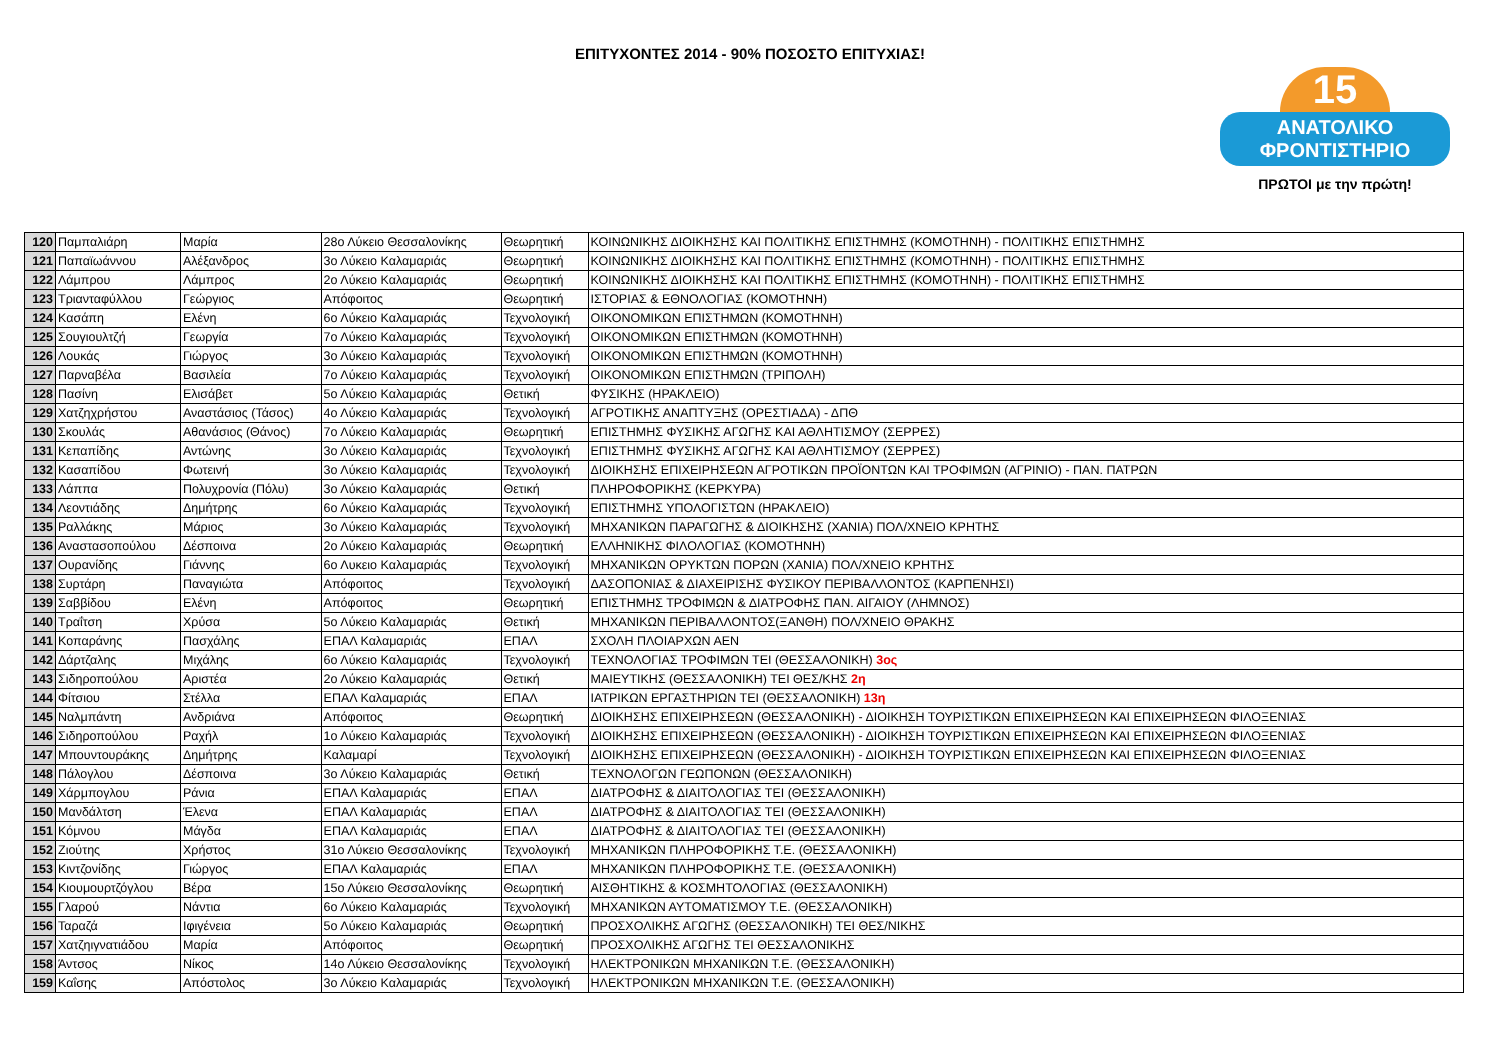ΕΠΙΤΥΧΟΝΤΕΣ 2014 - 90% ΠΟΣΟΣΤΟ ΕΠΙΤΥΧΙΑΣ!
15
ΑΝΑΤΟΛΙΚΟ
ΦΡΟΝΤΙΣΤΗΡΙΟ
ΠΡΩΤΟΙ με την πρώτη!
| 120 | Παμπαλιάρη | Μαρία | 28ο Λύκειο Θεσσαλονίκης | Θεωρητική | ΚΟΙΝΩΝΙΚΗΣ ΔΙΟΙΚΗΣΗΣ ΚΑΙ ΠΟΛΙΤΙΚΗΣ ΕΠΙΣΤΗΜΗΣ (ΚΟΜΟΤΗΝΗ) - ΠΟΛΙΤΙΚΗΣ ΕΠΙΣΤΗΜΗΣ |
| 121 | Παπαϊωάννου | Αλέξανδρος | 3ο Λύκειο Καλαμαριάς | Θεωρητική | ΚΟΙΝΩΝΙΚΗΣ ΔΙΟΙΚΗΣΗΣ ΚΑΙ ΠΟΛΙΤΙΚΗΣ ΕΠΙΣΤΗΜΗΣ (ΚΟΜΟΤΗΝΗ) - ΠΟΛΙΤΙΚΗΣ ΕΠΙΣΤΗΜΗΣ |
| 122 | Λάμπρου | Λάμπρος | 2ο Λύκειο Καλαμαριάς | Θεωρητική | ΚΟΙΝΩΝΙΚΗΣ ΔΙΟΙΚΗΣΗΣ ΚΑΙ ΠΟΛΙΤΙΚΗΣ ΕΠΙΣΤΗΜΗΣ (ΚΟΜΟΤΗΝΗ) - ΠΟΛΙΤΙΚΗΣ ΕΠΙΣΤΗΜΗΣ |
| 123 | Τριανταφύλλου | Γεώργιος | Απόφοιτος | Θεωρητική | ΙΣΤΟΡΙΑΣ & ΕΘΝΟΛΟΓΙΑΣ (ΚΟΜΟΤΗΝΗ) |
| 124 | Κασάπη | Ελένη | 6ο Λύκειο Καλαμαριάς | Τεχνολογική | ΟΙΚΟΝΟΜΙΚΩΝ ΕΠΙΣΤΗΜΩΝ (ΚΟΜΟΤΗΝΗ) |
| 125 | Σουγιουλτζή | Γεωργία | 7ο Λύκειο Καλαμαριάς | Τεχνολογική | ΟΙΚΟΝΟΜΙΚΩΝ ΕΠΙΣΤΗΜΩΝ (ΚΟΜΟΤΗΝΗ) |
| 126 | Λουκάς | Γιώργος | 3ο Λύκειο Καλαμαριάς | Τεχνολογική | ΟΙΚΟΝΟΜΙΚΩΝ ΕΠΙΣΤΗΜΩΝ (ΚΟΜΟΤΗΝΗ) |
| 127 | Παρναβέλα | Βασιλεία | 7ο Λύκειο Καλαμαριάς | Τεχνολογική | ΟΙΚΟΝΟΜΙΚΩΝ ΕΠΙΣΤΗΜΩΝ (ΤΡΙΠΟΛΗ) |
| 128 | Πασίνη | Ελισάβετ | 5ο Λύκειο Καλαμαριάς | Θετική | ΦΥΣΙΚΗΣ (ΗΡΑΚΛΕΙΟ) |
| 129 | Χατζηχρήστου | Αναστάσιος (Τάσος) | 4ο Λύκειο Καλαμαριάς | Τεχνολογική | ΑΓΡΟΤΙΚΗΣ ΑΝΑΠΤΥΞΗΣ (ΟΡΕΣΤΙΑΔΑ) - ΔΠΘ |
| 130 | Σκουλάς | Αθανάσιος (Θάνος) | 7ο Λύκειο Καλαμαριάς | Θεωρητική | ΕΠΙΣΤΗΜΗΣ ΦΥΣΙΚΗΣ ΑΓΩΓΗΣ ΚΑΙ ΑΘΛΗΤΙΣΜΟΥ (ΣΕΡΡΕΣ) |
| 131 | Κεπαπίδης | Αντώνης | 3ο Λύκειο Καλαμαριάς | Τεχνολογική | ΕΠΙΣΤΗΜΗΣ ΦΥΣΙΚΗΣ ΑΓΩΓΗΣ ΚΑΙ ΑΘΛΗΤΙΣΜΟΥ (ΣΕΡΡΕΣ) |
| 132 | Κασαπίδου | Φωτεινή | 3ο Λύκειο Καλαμαριάς | Τεχνολογική | ΔΙΟΙΚΗΣΗΣ ΕΠΙΧΕΙΡΗΣΕΩΝ ΑΓΡΟΤΙΚΩΝ ΠΡΟΪΟΝΤΩΝ ΚΑΙ ΤΡΟΦΙΜΩΝ (ΑΓΡΙΝΙΟ) - ΠΑΝ. ΠΑΤΡΩΝ |
| 133 | Λάππα | Πολυχρονία (Πόλυ) | 3ο Λύκειο Καλαμαριάς | Θετική | ΠΛΗΡΟΦΟΡΙΚΗΣ (ΚΕΡΚΥΡΑ) |
| 134 | Λεοντιάδης | Δημήτρης | 6ο Λύκειο Καλαμαριάς | Τεχνολογική | ΕΠΙΣΤΗΜΗΣ ΥΠΟΛΟΓΙΣΤΩΝ (ΗΡΑΚΛΕΙΟ) |
| 135 | Ραλλάκης | Μάριος | 3ο Λύκειο Καλαμαριάς | Τεχνολογική | ΜΗΧΑΝΙΚΩΝ ΠΑΡΑΓΩΓΗΣ & ΔΙΟΙΚΗΣΗΣ (ΧΑΝΙΑ) ΠΟΛ/ΧΝΕΙΟ ΚΡΗΤΗΣ |
| 136 | Αναστασοπούλου | Δέσποινα | 2ο Λύκειο Καλαμαριάς | Θεωρητική | ΕΛΛΗΝΙΚΗΣ ΦΙΛΟΛΟΓΙΑΣ (ΚΟΜΟΤΗΝΗ) |
| 137 | Ουρανίδης | Γιάννης | 6ο Λυκειο Καλαμαριάς | Τεχνολογική | ΜΗΧΑΝΙΚΩΝ ΟΡΥΚΤΩΝ ΠΟΡΩΝ (ΧΑΝΙΑ) ΠΟΛ/ΧΝΕΙΟ ΚΡΗΤΗΣ |
| 138 | Συρτάρη | Παναγιώτα | Απόφοιτος | Τεχνολογική | ΔΑΣΟΠΟΝΙΑΣ & ΔΙΑΧΕΙΡΙΣΗΣ ΦΥΣΙΚΟΥ ΠΕΡΙΒΑΛΛΟΝΤΟΣ (ΚΑΡΠΕΝΗΣΙ) |
| 139 | Σαββίδου | Ελένη | Απόφοιτος | Θεωρητική | ΕΠΙΣΤΗΜΗΣ ΤΡΟΦΙΜΩΝ & ΔΙΑΤΡΟΦΗΣ ΠΑΝ. ΑΙΓΑΙΟΥ (ΛΗΜΝΟΣ) |
| 140 | Τραΐτση | Χρύσα | 5ο Λύκειο Καλαμαριάς | Θετική | ΜΗΧΑΝΙΚΩΝ ΠΕΡΙΒΑΛΛΟΝΤΟΣ(ΞΑΝΘΗ) ΠΟΛ/ΧΝΕΙΟ ΘΡΑΚΗΣ |
| 141 | Κοπαράνης | Πασχάλης | ΕΠΑΛ Καλαμαριάς | ΕΠΑΛ | ΣΧΟΛΗ ΠΛΟΙΑΡΧΩΝ ΑΕΝ |
| 142 | Δάρτζαλης | Μιχάλης | 6ο Λύκειο Καλαμαριάς | Τεχνολογική | ΤΕΧΝΟΛΟΓΙΑΣ ΤΡΟΦΙΜΩΝ ΤΕΙ (ΘΕΣΣΑΛΟΝΙΚΗ) 3ος |
| 143 | Σιδηροπούλου | Αριστέα | 2ο Λύκειο Καλαμαριάς | Θετική | ΜΑΙΕΥΤΙΚΗΣ (ΘΕΣΣΑΛΟΝΙΚΗ) ΤΕΙ ΘΕΣ/ΚΗΣ 2η |
| 144 | Φίτσιου | Στέλλα | ΕΠΑΛ Καλαμαριάς | ΕΠΑΛ | ΙΑΤΡΙΚΩΝ ΕΡΓΑΣΤΗΡΙΩΝ ΤΕΙ (ΘΕΣΣΑΛΟΝΙΚΗ) 13η |
| 145 | Ναλμπάντη | Ανδριάνα | Απόφοιτος | Θεωρητική | ΔΙΟΙΚΗΣΗΣ ΕΠΙΧΕΙΡΗΣΕΩΝ (ΘΕΣΣΑΛΟΝΙΚΗ) - ΔΙΟΙΚΗΣΗ ΤΟΥΡΙΣΤΙΚΩΝ ΕΠΙΧΕΙΡΗΣΕΩΝ ΚΑΙ ΕΠΙΧΕΙΡΗΣΕΩΝ ΦΙΛΟΞΕΝΙΑΣ |
| 146 | Σιδηροπούλου | Ραχήλ | 1ο Λύκειο Καλαμαριάς | Τεχνολογική | ΔΙΟΙΚΗΣΗΣ ΕΠΙΧΕΙΡΗΣΕΩΝ (ΘΕΣΣΑΛΟΝΙΚΗ) - ΔΙΟΙΚΗΣΗ ΤΟΥΡΙΣΤΙΚΩΝ ΕΠΙΧΕΙΡΗΣΕΩΝ ΚΑΙ ΕΠΙΧΕΙΡΗΣΕΩΝ ΦΙΛΟΞΕΝΙΑΣ |
| 147 | Μπουντουράκης | Δημήτρης | Καλαμαρί | Τεχνολογική | ΔΙΟΙΚΗΣΗΣ ΕΠΙΧΕΙΡΗΣΕΩΝ (ΘΕΣΣΑΛΟΝΙΚΗ) - ΔΙΟΙΚΗΣΗ ΤΟΥΡΙΣΤΙΚΩΝ ΕΠΙΧΕΙΡΗΣΕΩΝ ΚΑΙ ΕΠΙΧΕΙΡΗΣΕΩΝ ΦΙΛΟΞΕΝΙΑΣ |
| 148 | Πάλογλου | Δέσποινα | 3ο Λύκειο Καλαμαριάς | Θετική | ΤΕΧΝΟΛΟΓΩΝ ΓΕΩΠΟΝΩΝ (ΘΕΣΣΑΛΟΝΙΚΗ) |
| 149 | Χάρμπογλου | Ράνια | ΕΠΑΛ Καλαμαριάς | ΕΠΑΛ | ΔΙΑΤΡΟΦΗΣ & ΔΙΑΙΤΟΛΟΓΙΑΣ ΤΕΙ (ΘΕΣΣΑΛΟΝΙΚΗ) |
| 150 | Μανδάλτση | Έλενα | ΕΠΑΛ Καλαμαριάς | ΕΠΑΛ | ΔΙΑΤΡΟΦΗΣ & ΔΙΑΙΤΟΛΟΓΙΑΣ ΤΕΙ (ΘΕΣΣΑΛΟΝΙΚΗ) |
| 151 | Κόμνου | Μάγδα | ΕΠΑΛ Καλαμαριάς | ΕΠΑΛ | ΔΙΑΤΡΟΦΗΣ & ΔΙΑΙΤΟΛΟΓΙΑΣ ΤΕΙ (ΘΕΣΣΑΛΟΝΙΚΗ) |
| 152 | Ζιούτης | Χρήστος | 31ο Λύκειο Θεσσαλονίκης | Τεχνολογική | ΜΗΧΑΝΙΚΩΝ ΠΛΗΡΟΦΟΡΙΚΗΣ Τ.Ε. (ΘΕΣΣΑΛΟΝΙΚΗ) |
| 153 | Κιντζονίδης | Γιώργος | ΕΠΑΛ Καλαμαριάς | ΕΠΑΛ | ΜΗΧΑΝΙΚΩΝ ΠΛΗΡΟΦΟΡΙΚΗΣ Τ.Ε. (ΘΕΣΣΑΛΟΝΙΚΗ) |
| 154 | Κιουμουρτζόγλου | Βέρα | 15ο Λύκειο Θεσσαλονίκης | Θεωρητική | ΑΙΣΘΗΤΙΚΗΣ & ΚΟΣΜΗΤΟΛΟΓΙΑΣ (ΘΕΣΣΑΛΟΝΙΚΗ) |
| 155 | Γλαρού | Νάντια | 6ο Λύκειο Καλαμαριάς | Τεχνολογική | ΜΗΧΑΝΙΚΩΝ ΑΥΤΟΜΑΤΙΣΜΟΥ Τ.Ε. (ΘΕΣΣΑΛΟΝΙΚΗ) |
| 156 | Ταραζά | Ιφιγένεια | 5ο Λύκειο Καλαμαριάς | Θεωρητική | ΠΡΟΣΧΟΛΙΚΗΣ ΑΓΩΓΗΣ (ΘΕΣΣΑΛΟΝΙΚΗ) ΤΕΙ ΘΕΣ/ΝΙΚΗΣ |
| 157 | Χατζηιγνατιάδου | Μαρία | Απόφοιτος | Θεωρητική | ΠΡΟΣΧΟΛΙΚΗΣ ΑΓΩΓΗΣ ΤΕΙ ΘΕΣΣΑΛΟΝΙΚΗΣ |
| 158 | Άντσος | Νίκος | 14ο Λύκειο Θεσσαλονίκης | Τεχνολογική | ΗΛΕΚΤΡΟΝΙΚΩΝ ΜΗΧΑΝΙΚΩΝ Τ.Ε. (ΘΕΣΣΑΛΟΝΙΚΗ) |
| 159 | Καΐσης | Απόστολος | 3ο Λύκειο Καλαμαριάς | Τεχνολογική | ΗΛΕΚΤΡΟΝΙΚΩΝ ΜΗΧΑΝΙΚΩΝ Τ.Ε. (ΘΕΣΣΑΛΟΝΙΚΗ) |